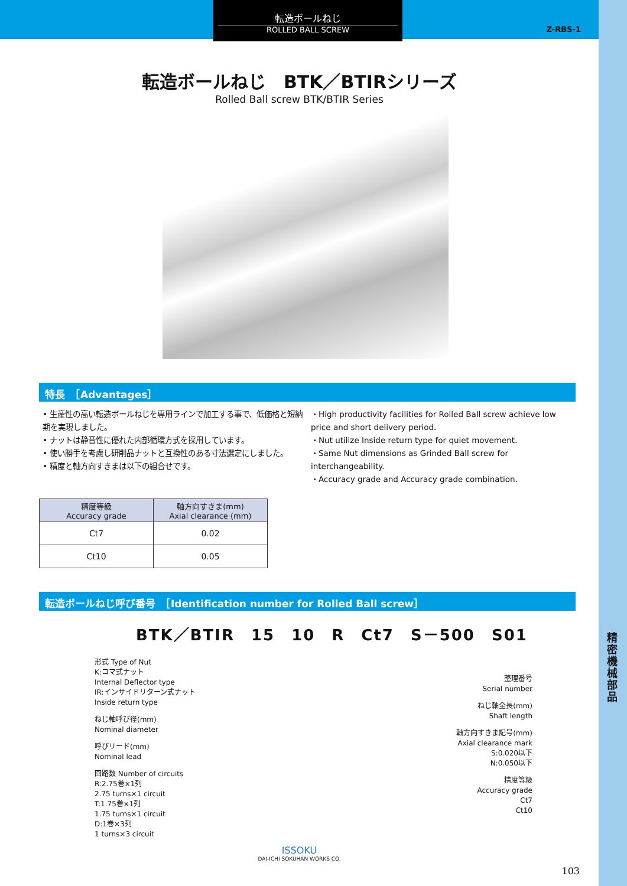精密機械部品
転造ボールねじ
ROLLED BALL SCREW
Z-RBS-1
転造ボールねじ　BTK／BTIRシリーズ
Rolled Ball screw BTK/BTIR Series
特長　［Advantages］
• 生産性の高い転造ボールねじを専用ラインで加工する事で、低価格と短納期を実現しました。
• ナットは静音性に優れた内部循環方式を採用しています。
• 使い勝手を考慮し研削品ナットと互換性のある寸法選定にしました。
• 精度と軸方向すきまは以下の組合せです。
・High productivity facilities for Rolled Ball screw achieve low price and short delivery period.
・Nut utilize Inside return type for quiet movement.
・Same Nut dimensions as Grinded Ball screw for interchangeability.
・Accuracy grade and Accuracy grade combination.
| 精度等級 Accuracy grade | 軸方向すきま(mm) Axial clearance (mm) |
| --- | --- |
| Ct7 | 0.02 |
| Ct10 | 0.05 |
転造ボールねじ呼び番号　［Identification number for Rolled Ball screw］
BTK／BTIR　15　10　R　Ct7　S－500　S01
形式 Type of Nut
K:コマ式ナット
Internal Deflector type
IR:インサイドリターン式ナット
Inside return type
ねじ軸呼び径(mm)
Nominal diameter
呼びリード(mm)
Nominal lead
回路数 Number of circuits
R:2.75巻×1列
2.75 turns×1 circuit
T:1.75巻×1列
1.75 turns×1 circuit
D:1巻×3列
1 turns×3 circuit
整理番号
Serial number
ねじ軸全長(mm)
Shaft length
軸方向すきま記号(mm)
Axial clearance mark
S:0.020以下
N:0.050以下
精度等級
Accuracy grade
Ct7
Ct10
ISSOKU
DAI-ICHI SOKUHAN WORKS CO.
103